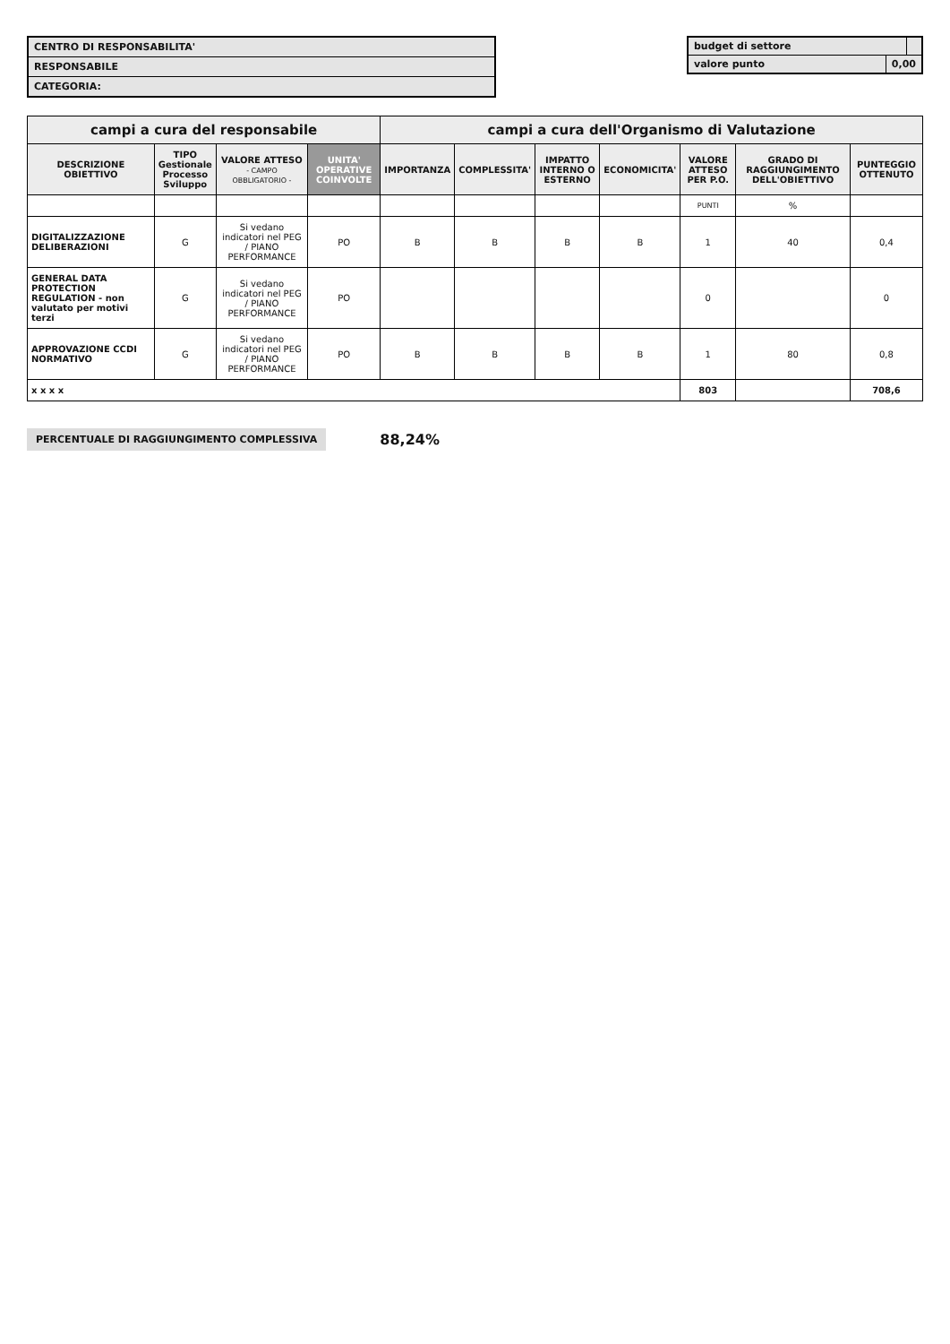CENTRO DI RESPONSABILITA'
RESPONSABILE
CATEGORIA:
budget di settore
valore punto 0,00
| campi a cura del responsabile | | | | campi a cura dell'Organismo di Valutazione | | | | | | |
| --- | --- | --- | --- | --- | --- | --- | --- | --- | --- | --- |
| DESCRIZIONE OBIETTIVO | TIPO Gestionale Processo Sviluppo | VALORE ATTESO - CAMPO OBBLIGATORIO - | UNITA' OPERATIVE COINVOLTE | IMPORTANZA | COMPLESSITA' | IMPATTO INTERNO O ESTERNO | ECONOMICITA' | VALORE ATTESO PER P.O. | GRADO DI RAGGIUNGIMENTO DELL'OBIETTIVO | PUNTEGGIO OTTENUTO |
| | | | | | | | | PUNTI | % | |
| DIGITALIZZAZIONE DELIBERAZIONI | G | Si vedano indicatori nel PEG / PIANO PERFORMANCE | PO | B | B | B | B | 1 | 40 | 0,4 |
| GENERAL DATA PROTECTION REGULATION - non valutato per motivi terzi | G | Si vedano indicatori nel PEG / PIANO PERFORMANCE | PO | | | | | 0 | | 0 |
| APPROVAZIONE CCDI NORMATIVO | G | Si vedano indicatori nel PEG / PIANO PERFORMANCE | PO | B | B | B | B | 1 | 80 | 0,8 |
| x x x x | | | | | | | | 803 | | 708,6 |
PERCENTUALE DI RAGGIUNGIMENTO COMPLESSIVA 88,24%